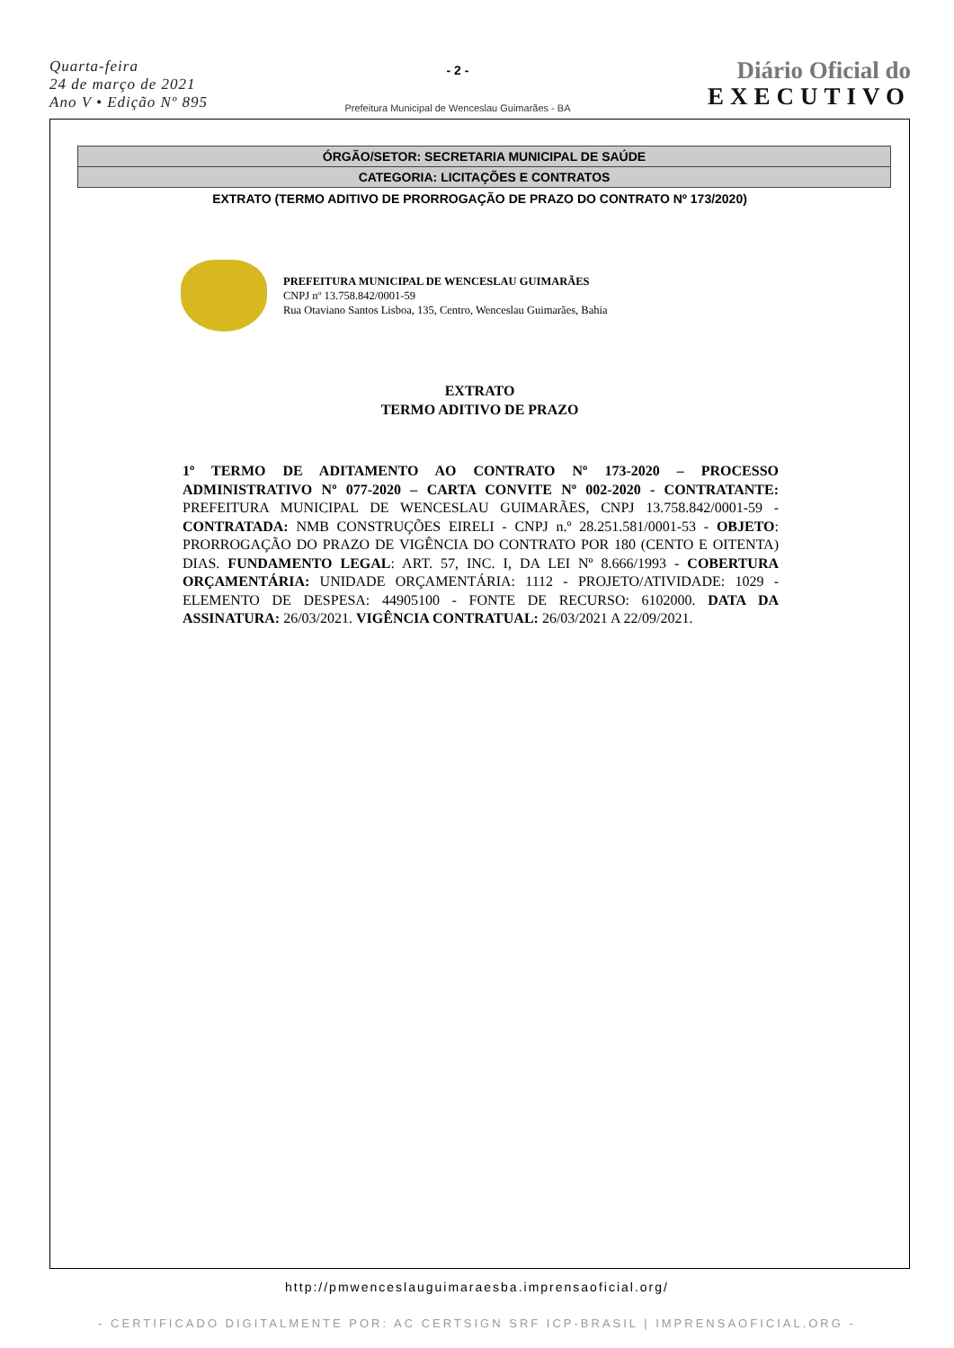Quarta-feira
24 de março de 2021
Ano V • Edição Nº 895
- 2 -
Prefeitura Municipal de Wenceslau Guimarães - BA
Diário Oficial do
EXECUTIVO
ÓRGÃO/SETOR: SECRETARIA MUNICIPAL DE SAÚDE
CATEGORIA: LICITAÇÕES E CONTRATOS
EXTRATO (TERMO ADITIVO DE PRORROGAÇÃO DE PRAZO DO CONTRATO Nº 173/2020)
PREFEITURA MUNICIPAL DE WENCESLAU GUIMARÃES
CNPJ nº 13.758.842/0001-59
Rua Otaviano Santos Lisboa, 135, Centro, Wenceslau Guimarães, Bahia
EXTRATO
TERMO ADITIVO DE PRAZO
1º TERMO DE ADITAMENTO AO CONTRATO Nº 173-2020 – PROCESSO ADMINISTRATIVO Nº 077-2020 – CARTA CONVITE Nº 002-2020 - CONTRATANTE: PREFEITURA MUNICIPAL DE WENCESLAU GUIMARÃES, CNPJ 13.758.842/0001-59 - CONTRATADA: NMB CONSTRUÇÕES EIRELI - CNPJ n.º 28.251.581/0001-53 - OBJETO: PRORROGAÇÃO DO PRAZO DE VIGÊNCIA DO CONTRATO POR 180 (CENTO E OITENTA) DIAS. FUNDAMENTO LEGAL: ART. 57, INC. I, DA LEI Nº 8.666/1993 - COBERTURA ORÇAMENTÁRIA: UNIDADE ORÇAMENTÁRIA: 1112 - PROJETO/ATIVIDADE: 1029 - ELEMENTO DE DESPESA: 44905100 - FONTE DE RECURSO: 6102000. DATA DA ASSINATURA: 26/03/2021. VIGÊNCIA CONTRATUAL: 26/03/2021 A 22/09/2021.
http://pmwenceslauguimaraesba.imprensaoficial.org/
- CERTIFICADO DIGITALMENTE POR: AC CERTSIGN SRF ICP-BRASIL | IMPRENSAOFICIAL.ORG -